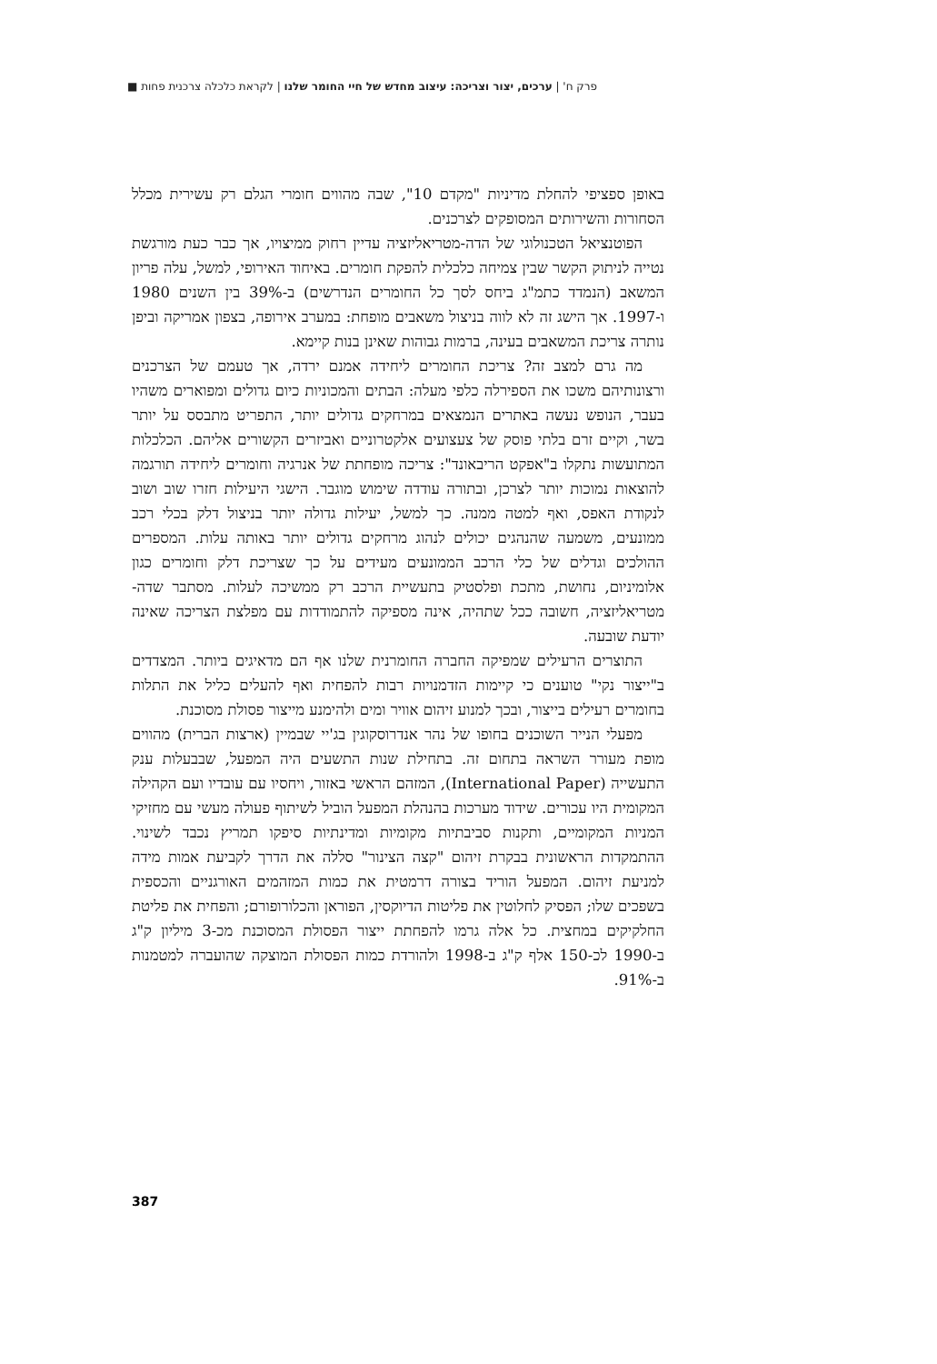פרק ח' | ערכים, יצור וצריכה: עיצוב מחדש של חיי החומר שלנו | לקראת כלכלה צרכנית פחות ■
באופן ספציפי להחלת מדיניות "מקדם 10", שבה מהווים חומרי הגלם רק עשירית מכלל הסחורות והשירותים המסופקים לצרכנים.
הפוטנציאל הטכנולוגי של הדה-מטריאליזציה עדיין רחוק ממיצויו, אך כבר כעת מורגשת נטייה לניתוק הקשר שבין צמיחה כלכלית להפקת חומרים. באיחוד האירופי, למשל, עלה פריון המשאב (הנמדד כתמ"ג ביחס לסך כל החומרים הנדרשים) ב-39% בין השנים 1980 ו-1997. אך הישג זה לא לווה בניצול משאבים מופחת: במערב אירופה, בצפון אמריקה וביפן נותרה צריכת המשאבים בעינה, ברמות גבוהות שאינן בנות קיימא.
מה גרם למצב זה? צריכת החומרים ליחידה אמנם ירדה, אך טעמם של הצרכנים ורצונותיהם משכו את הספירלה כלפי מעלה: הבתים והמכוניות כיום גדולים ומפוארים משהיו בעבר, הנופש נעשה באתרים הנמצאים במרחקים גדולים יותר, התפריט מתבסס על יותר בשר, וקיים זרם בלתי פוסק של צעצועים אלקטרוניים ואביזרים הקשורים אליהם. הכלכלות המתועשות נתקלו ב"אפקט הריבאונד": צריכה מופחתת של אנרגיה וחומרים ליחידה תורגמה להוצאות נמוכות יותר לצרכן, ובתורה עודדה שימוש מוגבר. הישגי היעילות חזרו שוב ושוב לנקודת האפס, ואף למטה ממנה. כך למשל, יעילות גדולה יותר בניצול דלק בכלי רכב ממונעים, משמעה שהנהגים יכולים לנהוג מרחקים גדולים יותר באותה עלות. המספרים ההולכים וגדלים של כלי הרכב הממונעים מעידים על כך שצריכת דלק וחומרים כגון אלומיניום, נחושת, מתכת ופלסטיק בתעשיית הרכב רק ממשיכה לעלות. מסתבר שדה-מטריאליזציה, חשובה ככל שתהיה, אינה מספיקה להתמודדות עם מפלצת הצריכה שאינה יודעת שובעה.
התוצרים הרעילים שמפיקה החברה החומרנית שלנו אף הם מדאיגים ביותר. המצדדים ב"ייצור נקי" טוענים כי קיימות הזדמנויות רבות להפחית ואף להעלים כליל את התלות בחומרים רעילים בייצור, ובכך למנוע זיהום אוויר ומים ולהימנע מייצור פסולת מסוכנת.
מפעלי הנייר השוכנים בחופו של נהר אנדרוסקוגין בג'יי שבמיין (ארצות הברית) מהווים מופת מעורר השראה בתחום זה. בתחילת שנות התשעים היה המפעל, שבבעלות ענק התעשייה (International Paper), המזהם הראשי באזור, ויחסיו עם עובדיו ועם הקהילה המקומית היו עכורים. שידוד מערכות בהנהלת המפעל הוביל לשיתוף פעולה מעשי עם מחזיקי המניות המקומיים, ותקנות סביבתיות מקומיות ומדינתיות סיפקו תמריץ נכבד לשינוי. ההתמקדות הראשונית בבקרת זיהום "קצה הצינור" סללה את הדרך לקביעת אמות מידה למניעת זיהום. המפעל הוריד בצורה דרמטית את כמות המזהמים האורגניים והכספית בשפכים שלו; הפסיק לחלוטין את פליטות הדיוקסין, הפוראן והכלורופורם; והפחית את פליטת החלקיקים במחצית. כל אלה גרמו להפחתת ייצור הפסולת המסוכנת מכ-3 מיליון ק"ג ב-1990 לכ-150 אלף ק"ג ב-1998 ולהורדת כמות הפסולת המוצקה שהועברה למטמנות ב-91%.
387